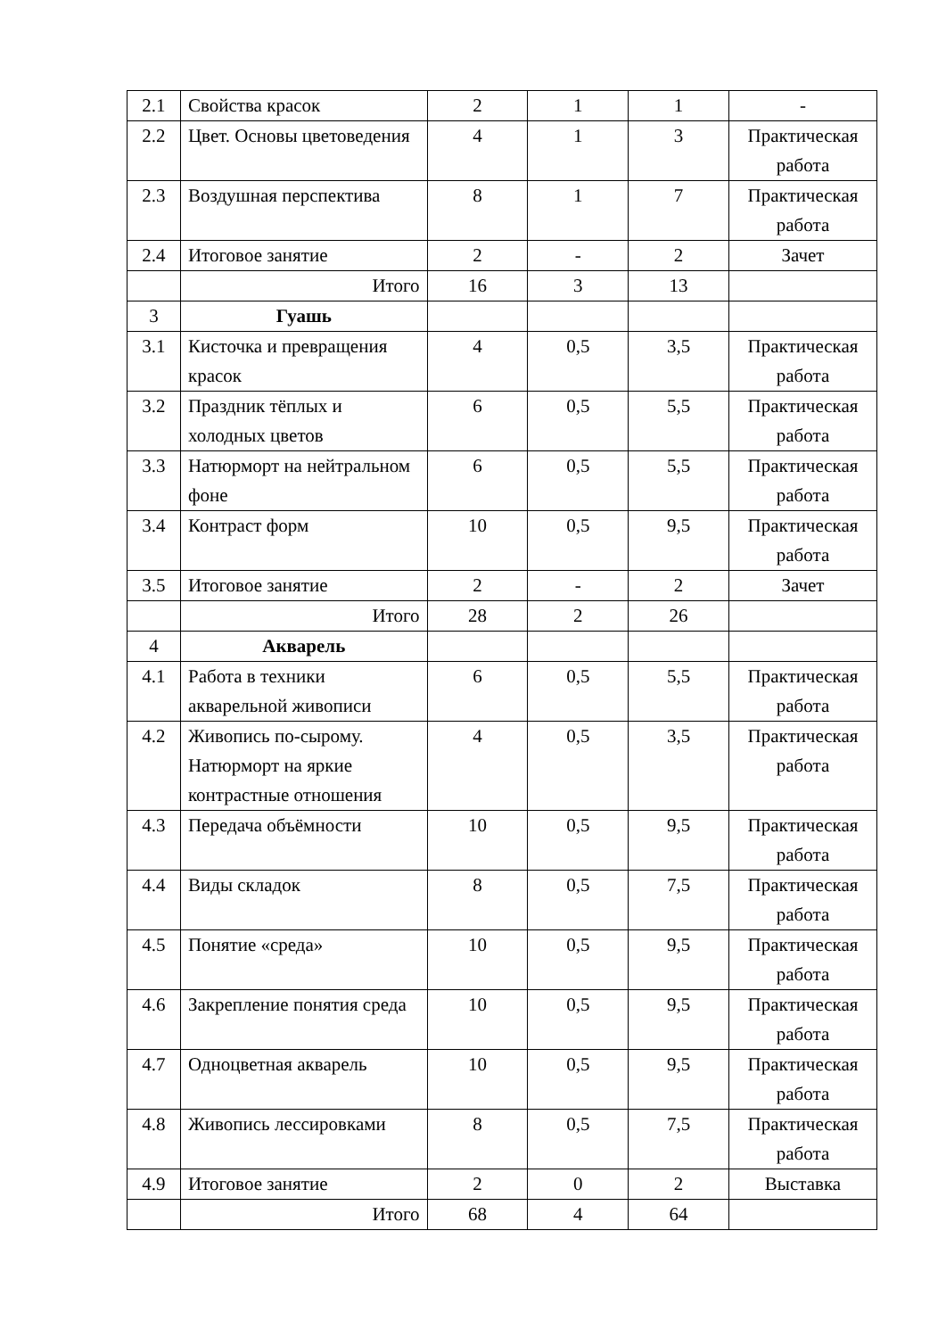| 2.1 | Свойства красок | 2 | 1 | 1 | - |
| 2.2 | Цвет. Основы цветоведения | 4 | 1 | 3 | Практическая работа |
| 2.3 | Воздушная перспектива | 8 | 1 | 7 | Практическая работа |
| 2.4 | Итоговое занятие | 2 | - | 2 | Зачет |
| | Итого | 16 | 3 | 13 | |
| 3 | Гуашь | | | | |
| 3.1 | Кисточка и превращения красок | 4 | 0,5 | 3,5 | Практическая работа |
| 3.2 | Праздник тёплых и холодных цветов | 6 | 0,5 | 5,5 | Практическая работа |
| 3.3 | Натюрморт на нейтральном фоне | 6 | 0,5 | 5,5 | Практическая работа |
| 3.4 | Контраст форм | 10 | 0,5 | 9,5 | Практическая работа |
| 3.5 | Итоговое занятие | 2 | - | 2 | Зачет |
| | Итого | 28 | 2 | 26 | |
| 4 | Акварель | | | | |
| 4.1 | Работа в техники акварельной живописи | 6 | 0,5 | 5,5 | Практическая работа |
| 4.2 | Живопись по-сырому. Натюрморт на яркие контрастные отношения | 4 | 0,5 | 3,5 | Практическая работа |
| 4.3 | Передача объёмности | 10 | 0,5 | 9,5 | Практическая работа |
| 4.4 | Виды складок | 8 | 0,5 | 7,5 | Практическая работа |
| 4.5 | Понятие «среда» | 10 | 0,5 | 9,5 | Практическая работа |
| 4.6 | Закрепление понятия среда | 10 | 0,5 | 9,5 | Практическая работа |
| 4.7 | Одноцветная акварель | 10 | 0,5 | 9,5 | Практическая работа |
| 4.8 | Живопись лессировками | 8 | 0,5 | 7,5 | Практическая работа |
| 4.9 | Итоговое занятие | 2 | 0 | 2 | Выставка |
| | Итого | 68 | 4 | 64 | |